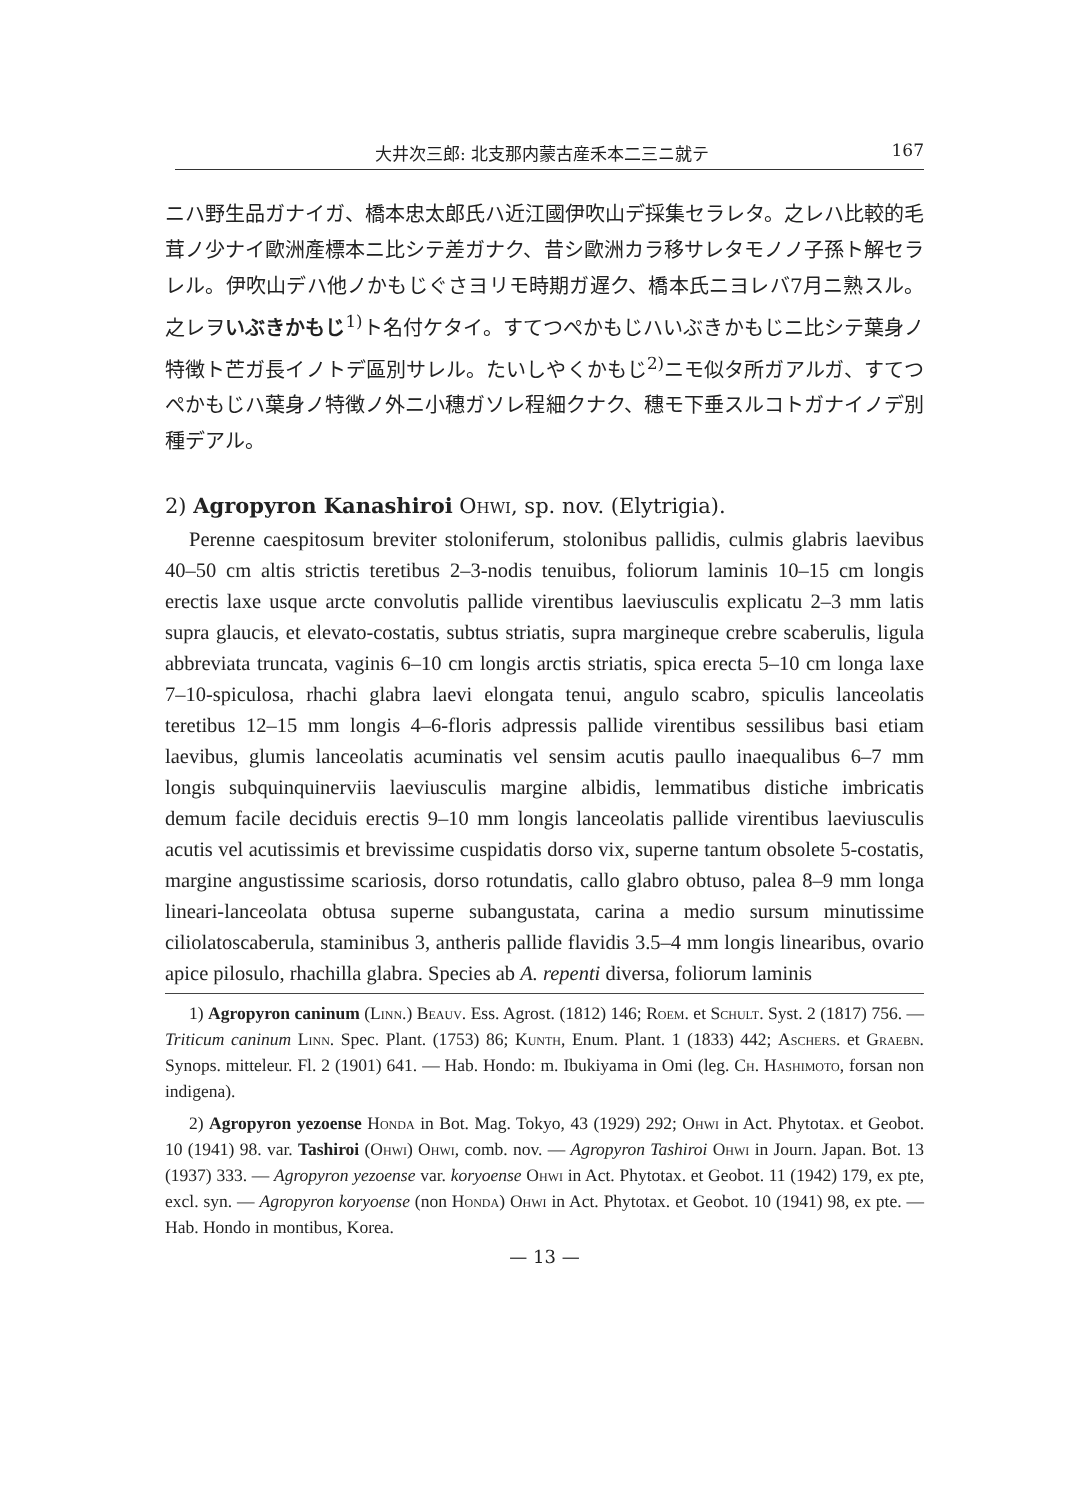大井次三郎: 北支那内蒙古産禾本二三ニ就テ 167
ニハ野生品ガナイガ、橋本忠太郎氏ハ近江國伊吹山デ採集セラレタ。之レハ比較的毛茸ノ少ナイ歐洲產標本ニ比シテ差ガナク、昔シ歐洲カラ移サレタモノノ子孫ト解セラレル。伊吹山デハ他ノかもじぐさヨリモ時期ガ遅ク、橋本氏ニヨレバ7月ニ熟スル。之レヲいぶきかもじ<sup>1)</sup>ト名付ケタイ。すてつぺかもじハいぶきかもじニ比シテ葉身ノ特徴ト芒ガ長イノトデ區別サレル。たいしやくかもじ<sup>2)</sup>ニモ似タ所ガアルガ、すてつぺかもじハ葉身ノ特徴ノ外ニ小穗ガソレ程細クナク、穗モ下垂スルコトガナイノデ別種デアル。
2) Agropyron Kanashiroi Ohwi, sp. nov. (Elytrigia).
Perenne caespitosum breviter stoloniferum, stolonibus pallidis, culmis glabris laevibus 40–50 cm altis strictis teretibus 2–3-nodis tenuibus, foliorum laminis 10–15 cm longis erectis laxe usque arcte convolutis pallide virentibus laeviusculis explicatu 2–3 mm latis supra glaucis, et elevato-costatis, subtus striatis, supra margineque crebre scaberulis, ligula abbreviata truncata, vaginis 6–10 cm longis arctis striatis, spica erecta 5–10 cm longa laxe 7–10-spiculosa, rhachi glabra laevi elongata tenui, angulo scabro, spiculis lanceolatis teretibus 12–15 mm longis 4–6-floris adpressis pallide virentibus sessilibus basi etiam laevibus, glumis lanceolatis acuminatis vel sensim acutis paullo inaequalibus 6–7 mm longis subquinquinerviis laeviusculis margine albidis, lemmatibus distiche imbricatis demum facile deciduis erectis 9–10 mm longis lanceolatis pallide virentibus laeviusculis acutis vel acutissimis et brevissime cuspidatis dorso vix, superne tantum obsolete 5-costatis, margine angustissime scariosis, dorso rotundatis, callo glabro obtuso, palea 8–9 mm longa lineari-lanceolata obtusa superne subangustata, carina a medio sursum minutissime ciliolatoscaberula, staminibus 3, antheris pallide flavidis 3.5–4 mm longis linearibus, ovario apice pilosulo, rhachilla glabra. Species ab A. repenti diversa, foliorum laminis
1) Agropyron caninum (Linn.) Beauv. Ess. Agrost. (1812) 146; Roem. et Schult. Syst. 2 (1817) 756. — Triticum caninum Linn. Spec. Plant. (1753) 86; Kunth, Enum. Plant. 1 (1833) 442; Aschers. et Graebn. Synops. mitteleur. Fl. 2 (1901) 641. — Hab. Hondo: m. Ibukiyama in Omi (leg. Ch. Hashimoto, forsan non indigena).
2) Agropyron yezoense Honda in Bot. Mag. Tokyo, 43 (1929) 292; Ohwi in Act. Phytotax. et Geobot. 10 (1941) 98. var. Tashiroi (Ohwi) Ohwi, comb. nov. — Agropyron Tashiroi Ohwi in Journ. Japan. Bot. 13 (1937) 333. — Agropyron yezoense var. koryoense Ohwi in Act. Phytotax. et Geobot. 11 (1942) 179, ex pte, excl. syn. — Agropyron koryoense (non Honda) Ohwi in Act. Phytotax. et Geobot. 10 (1941) 98, ex pte. — Hab. Hondo in montibus, Korea.
— 13 —